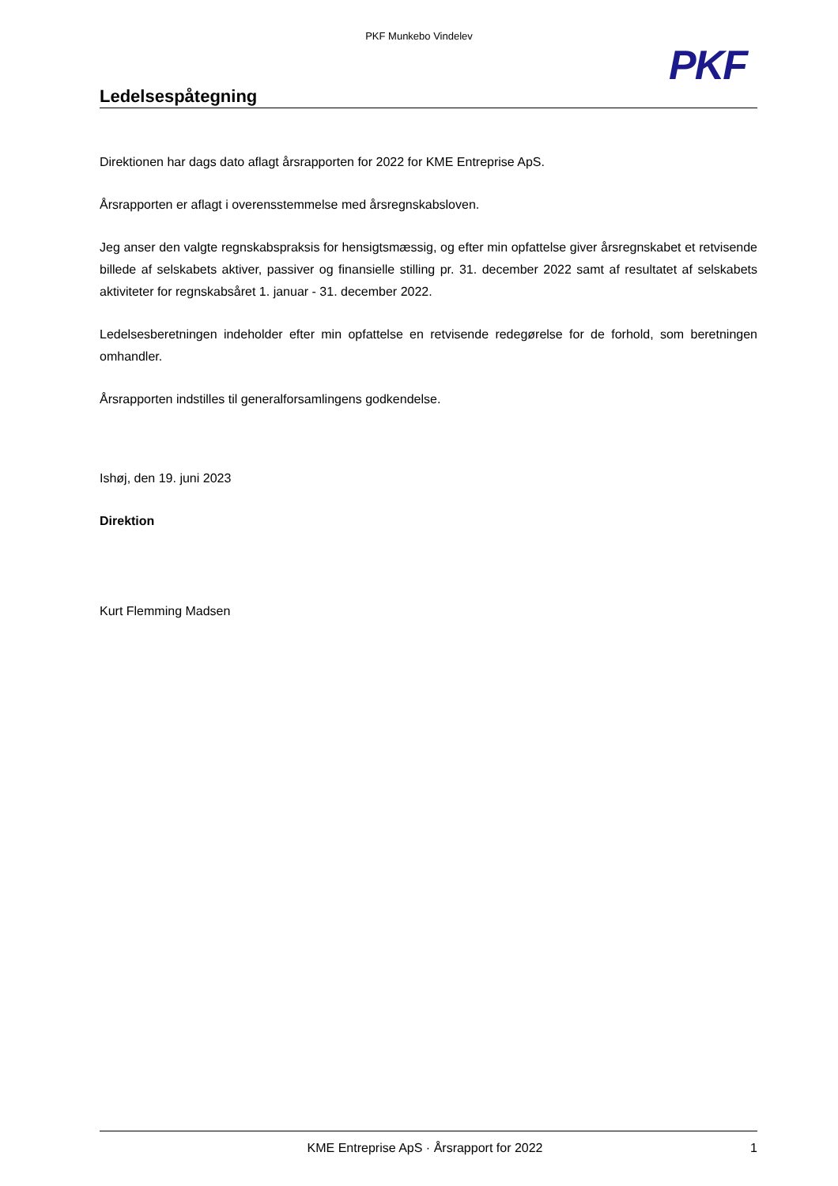PKF Munkebo Vindelev
PKF
Ledelsespåtegning
Direktionen har dags dato aflagt årsrapporten for 2022 for KME Entreprise ApS.
Årsrapporten er aflagt i overensstemmelse med årsregnskabsloven.
Jeg anser den valgte regnskabspraksis for hensigtsmæssig, og efter min opfattelse giver årsregnskabet et retvisende billede af selskabets aktiver, passiver og finansielle stilling pr. 31. december 2022 samt af resultatet af selskabets aktiviteter for regnskabsåret 1. januar - 31. december 2022.
Ledelsesberetningen indeholder efter min opfattelse en retvisende redegørelse for de forhold, som beretningen omhandler.
Årsrapporten indstilles til generalforsamlingens godkendelse.
Ishøj, den 19. juni 2023
Direktion
Kurt Flemming Madsen
KME Entreprise ApS · Årsrapport for 2022 1